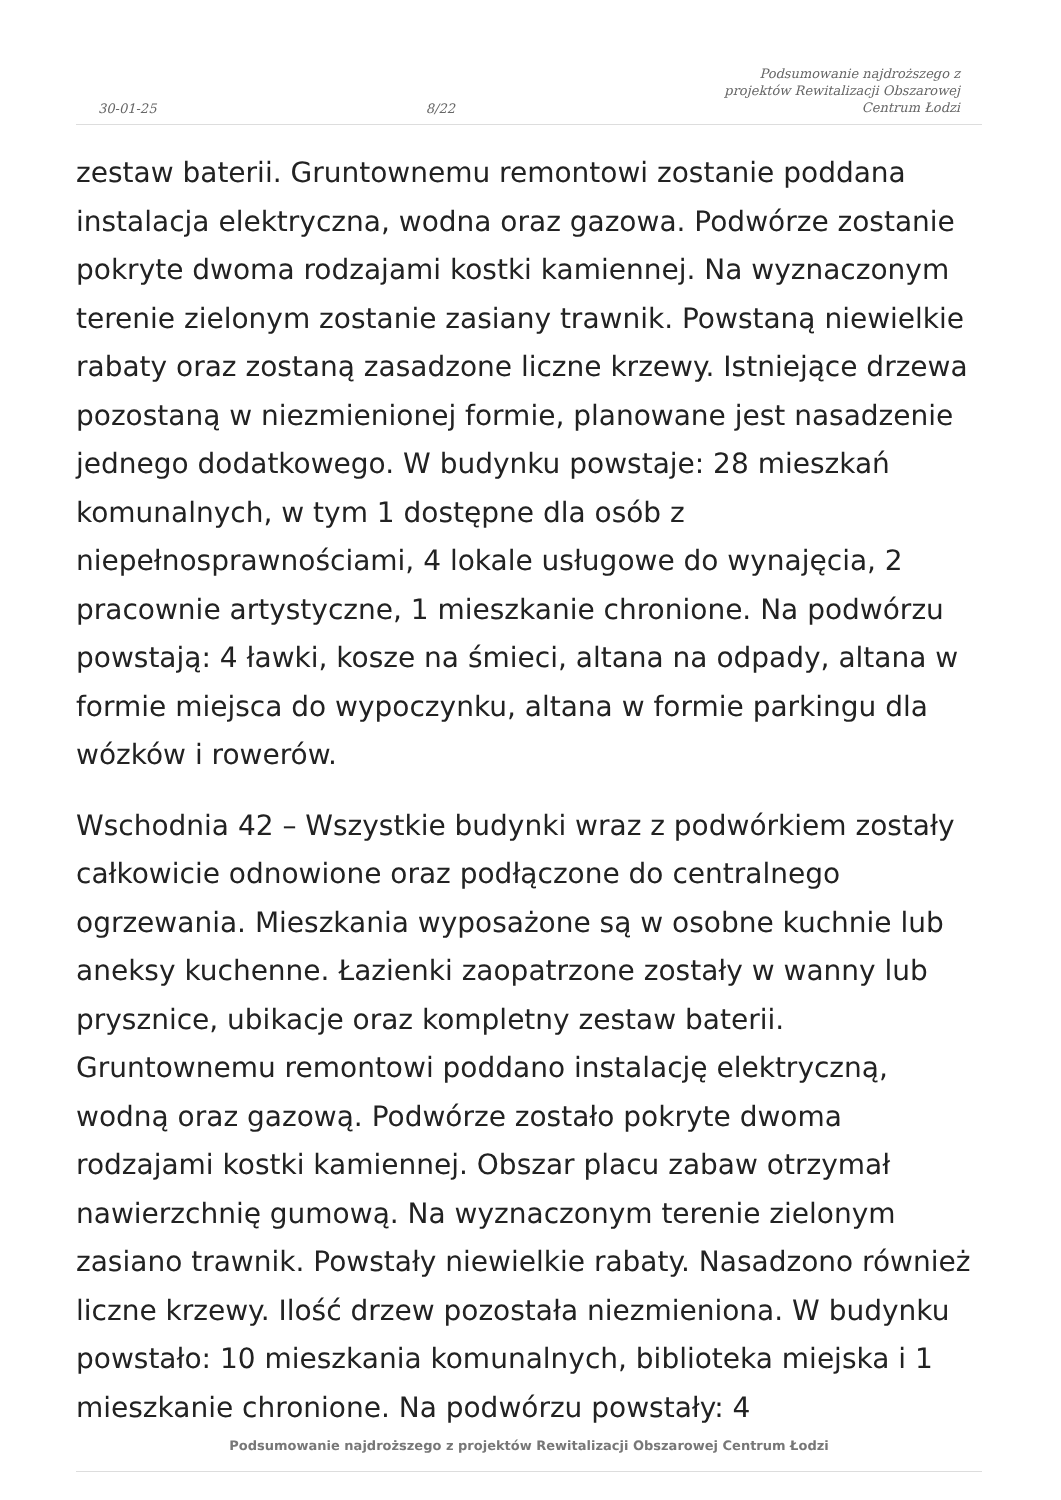30-01-25 8/22 Podsumowanie najdroższego z
projektów Rewitalizacji Obszarowej
Centrum Łodzi
zestaw baterii. Gruntownemu remontowi zostanie poddana instalacja elektryczna, wodna oraz gazowa. Podwórze zostanie pokryte dwoma rodzajami kostki kamiennej. Na wyznaczonym terenie zielonym zostanie zasiany trawnik. Powstaną niewielkie rabaty oraz zostaną zasadzone liczne krzewy. Istniejące drzewa pozostaną w niezmienionej formie, planowane jest nasadzenie jednego dodatkowego. W budynku powstaje: 28 mieszkań komunalnych, w tym 1 dostępne dla osób z niepełnosprawnościami, 4 lokale usługowe do wynajęcia, 2 pracownie artystyczne, 1 mieszkanie chronione. Na podwórzu powstają: 4 ławki, kosze na śmieci, altana na odpady, altana w formie miejsca do wypoczynku, altana w formie parkingu dla wózków i rowerów.
Wschodnia 42 – Wszystkie budynki wraz z podwórkiem zostały całkowicie odnowione oraz podłączone do centralnego ogrzewania. Mieszkania wyposażone są w osobne kuchnie lub aneksy kuchenne. Łazienki zaopatrzone zostały w wanny lub prysznice, ubikacje oraz kompletny zestaw baterii. Gruntownemu remontowi poddano instalację elektryczną, wodną oraz gazową. Podwórze zostało pokryte dwoma rodzajami kostki kamiennej. Obszar placu zabaw otrzymał nawierzchnię gumową. Na wyznaczonym terenie zielonym zasiano trawnik. Powstały niewielkie rabaty. Nasadzono również liczne krzewy. Ilość drzew pozostała niezmieniona. W budynku powstało: 10 mieszkania komunalnych, biblioteka miejska i 1 mieszkanie chronione. Na podwórzu powstały: 4
Podsumowanie najdroższego z projektów Rewitalizacji Obszarowej Centrum Łodzi